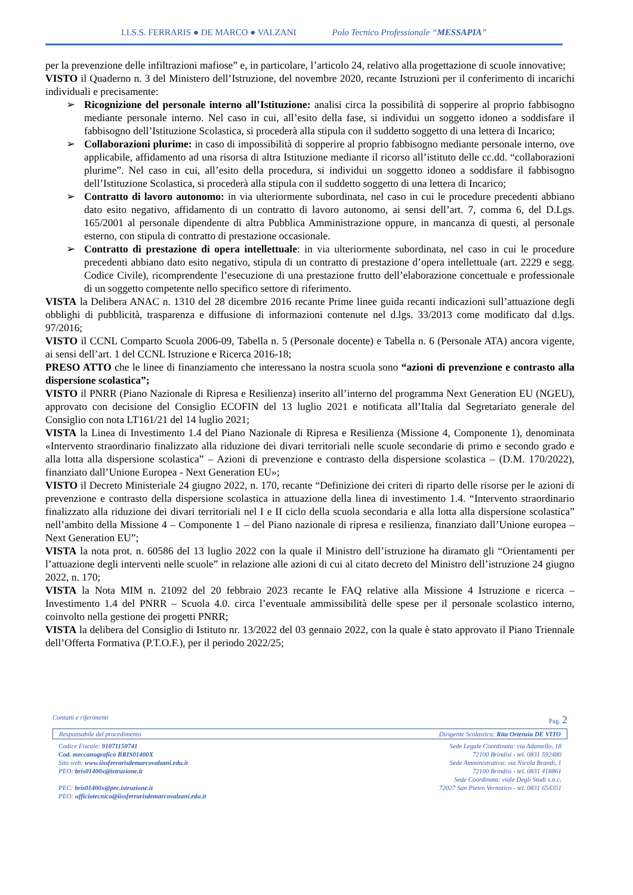I.I.S.S. FERRARIS ● DE MARCO ● VALZANI Polo Tecnico Professionale “MESSAPIA”
per la prevenzione delle infiltrazioni mafiose” e, in particolare, l’articolo 24, relativo alla progettazione di scuole innovative;
VISTO il Quaderno n. 3 del Ministero dell’Istruzione, del novembre 2020, recante Istruzioni per il conferimento di incarichi individuali e precisamente:
➢ Ricognizione del personale interno all’Istituzione: analisi circa la possibilità di sopperire al proprio fabbisogno mediante personale interno. Nel caso in cui, all’esito della fase, si individui un soggetto idoneo a soddisfare il fabbisogno dell’Istituzione Scolastica, si procederà alla stipula con il suddetto soggetto di una lettera di Incarico;
➢ Collaborazioni plurime: in caso di impossibilità di sopperire al proprio fabbisogno mediante personale interno, ove applicabile, affidamento ad una risorsa di altra Istituzione mediante il ricorso all’istituto delle cc.dd. “collaborazioni plurime”. Nel caso in cui, all’esito della procedura, si individui un soggetto idoneo a soddisfare il fabbisogno dell’Istituzione Scolastica, si procederà alla stipula con il suddetto soggetto di una lettera di Incarico;
➢ Contratto di lavoro autonomo: in via ulteriormente subordinata, nel caso in cui le procedure precedenti abbiano dato esito negativo, affidamento di un contratto di lavoro autonomo, ai sensi dell’art. 7, comma 6, del D.Lgs. 165/2001 al personale dipendente di altra Pubblica Amministrazione oppure, in mancanza di questi, al personale esterno, con stipula di contratto di prestazione occasionale.
➢ Contratto di prestazione di opera intellettuale: in via ulteriormente subordinata, nel caso in cui le procedure precedenti abbiano dato esito negativo, stipula di un contratto di prestazione d’opera intellettuale (art. 2229 e segg. Codice Civile), ricomprendente l’esecuzione di una prestazione frutto dell’elaborazione concettuale e professionale di un soggetto competente nello specifico settore di riferimento.
VISTA la Delibera ANAC n. 1310 del 28 dicembre 2016 recante Prime linee guida recanti indicazioni sull’attuazione degli obblighi di pubblicità, trasparenza e diffusione di informazioni contenute nel d.lgs. 33/2013 come modificato dal d.lgs. 97/2016;
VISTO il CCNL Comparto Scuola 2006-09, Tabella n. 5 (Personale docente) e Tabella n. 6 (Personale ATA) ancora vigente, ai sensi dell’art. 1 del CCNL Istruzione e Ricerca 2016-18;
PRESO ATTO che le linee di finanziamento che interessano la nostra scuola sono “azioni di prevenzione e contrasto alla dispersione scolastica”;
VISTO il PNRR (Piano Nazionale di Ripresa e Resilienza) inserito all’interno del programma Next Generation EU (NGEU), approvato con decisione del Consiglio ECOFIN del 13 luglio 2021 e notificata all’Italia dal Segretariato generale del Consiglio con nota LT161/21 del 14 luglio 2021;
VISTA la Linea di Investimento 1.4 del Piano Nazionale di Ripresa e Resilienza (Missione 4, Componente 1), denominata «Intervento straordinario finalizzato alla riduzione dei divari territoriali nelle scuole secondarie di primo e secondo grado e alla lotta alla dispersione scolastica” – Azioni di prevenzione e contrasto della dispersione scolastica – (D.M. 170/2022), finanziato dall’Unione Europea - Next Generation EU»;
VISTO il Decreto Ministeriale 24 giugno 2022, n. 170, recante “Definizione dei criteri di riparto delle risorse per le azioni di prevenzione e contrasto della dispersione scolastica in attuazione della linea di investimento 1.4. “Intervento straordinario finalizzato alla riduzione dei divari territoriali nel I e II ciclo della scuola secondaria e alla lotta alla dispersione scolastica” nell’ambito della Missione 4 – Componente 1 – del Piano nazionale di ripresa e resilienza, finanziato dall’Unione europea – Next Generation EU”;
VISTA la nota prot. n. 60586 del 13 luglio 2022 con la quale il Ministro dell’istruzione ha diramato gli “Orientamenti per l’attuazione degli interventi nelle scuole” in relazione alle azioni di cui al citato decreto del Ministro dell’istruzione 24 giugno 2022, n. 170;
VISTA la Nota MIM n. 21092 del 20 febbraio 2023 recante le FAQ relative alla Missione 4 Istruzione e ricerca – Investimento 1.4 del PNRR – Scuola 4.0. circa l’eventuale ammissibilità delle spese per il personale scolastico interno, coinvolto nella gestione dei progetti PNRR;
VISTA la delibera del Consiglio di Istituto nr. 13/2022 del 03 gennaio 2022, con la quale è stato approvato il Piano Triennale dell’Offerta Formativa (P.T.O.F.), per il periodo 2022/25;
Contatti e riferimenti Pag. 2
Responsabile del procedimento Dirigente Scolastico: Rita Ortenzia DE VITO
Codice Fiscale: 91071150741
Cod. meccanografico BRIS01400X
Sito web: www.iissferrarisdemarcovalzani.edu.it
PEO: bris01400x@istruzione.it
PEC: bris01400x@pec.istruzione.it
PEO: ufficiotecnico@iissferrarisdemarcovalzani.edu.it
Sede Legale Coordinata: via Adamello, 18
72100 Brindisi - tel. 0831 592480
Sede Amministrativa: via Nicola Brandi, 1
72100 Brindisi - tel. 0831 418861
Sede Coordinata: viale Degli Studi s.n.c.
72027 San Pietro Vernotico - tel. 0831 654351